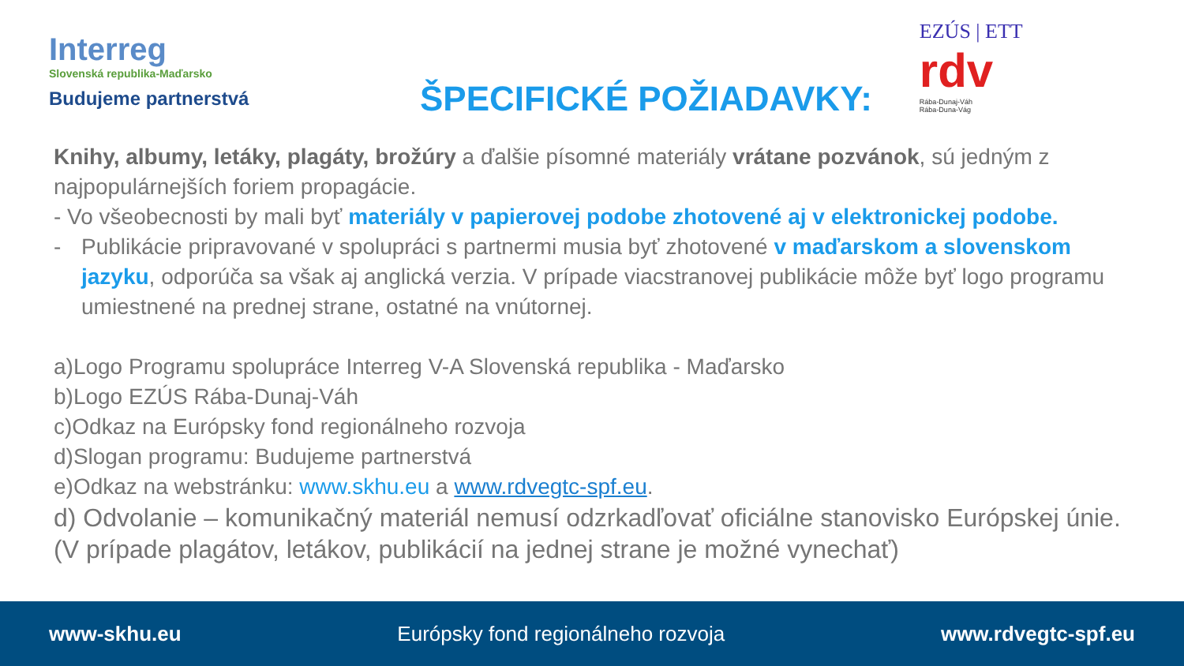Interreg
Slovenská republika-Maďarsko
Budujeme partnerstvá
ŠPECIFICKÉ POŽIADAVKY:
EZÚS | ETT
rdv
Rába-Dunaj-Váh
Rába-Duna-Vág
Knihy, albumy, letáky, plagáty, brožúry a ďalšie písomné materiály vrátane pozvánok, sú jedným z najpopulárnejších foriem propagácie.
- Vo všeobecnosti by mali byť materiály v papierovej podobe zhotovené aj v elektronickej podobe.
- Publikácie pripravované v spolupráci s partnermi musia byť zhotovené v maďarskom a slovenskom jazyku, odporúča sa však aj anglická verzia. V prípade viacstranovej publikácie môže byť logo programu umiestnené na prednej strane, ostatné na vnútornej.
a)Logo Programu spolupráce Interreg V-A Slovenská republika - Maďarsko
b)Logo EZÚS Rába-Dunaj-Váh
c)Odkaz na Európsky fond regionálneho rozvoja
d)Slogan programu: Budujeme partnerstvá
e)Odkaz na webstránku: www.skhu.eu a www.rdvegtc-spf.eu.
d) Odvolanie – komunikačný materiál nemusí odzrkadľovať oficiálne stanovisko Európskej únie. (V prípade plagátov, letákov, publikácií na jednej strane je možné vynechať)
www-skhu.eu Európsky fond regionálneho rozvoja www.rdvegtc-spf.eu